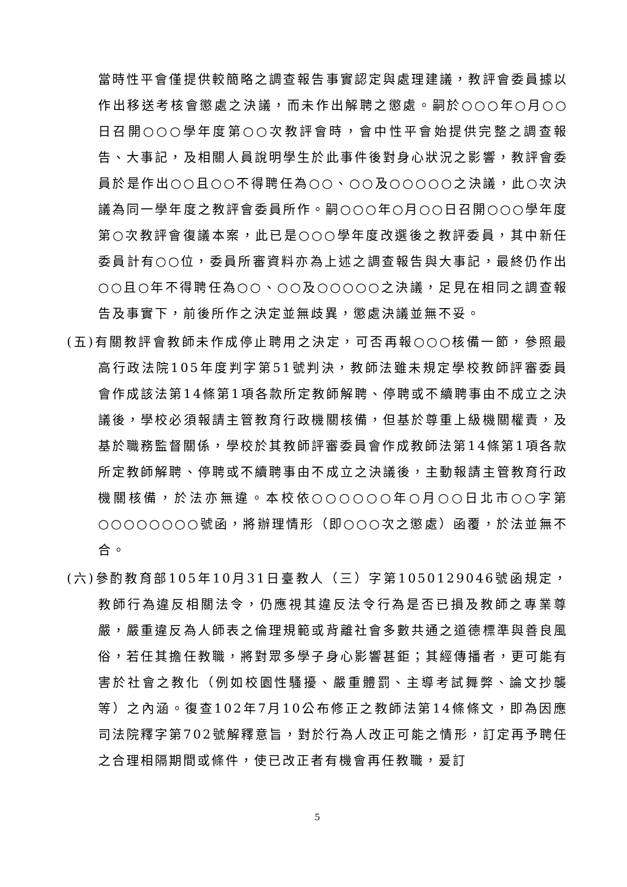當時性平會僅提供較簡略之調查報告事實認定與處理建議，教評會委員據以作出移送考核會懲處之決議，而未作出解聘之懲處。嗣於○○○年○月○○日召開○○○學年度第○○次教評會時，會中性平會始提供完整之調查報告、大事記，及相關人員說明學生於此事件後對身心狀況之影響，教評會委員於是作出○○且○○不得聘任為○○、○○及○○○○○之決議，此○次決議為同一學年度之教評會委員所作。嗣○○○年○月○○日召開○○○學年度第○次教評會復議本案，此已是○○○學年度改選後之教評委員，其中新任委員計有○○位，委員所審資料亦為上述之調查報告與大事記，最終仍作出○○且○年不得聘任為○○、○○及○○○○○之決議，足見在相同之調查報告及事實下，前後所作之決定並無歧異，懲處決議並無不妥。
(五)有關教評會教師未作成停止聘用之決定，可否再報○○○核備一節，參照最高行政法院105年度判字第51號判決，教師法雖未規定學校教師評審委員會作成該法第14條第1項各款所定教師解聘、停聘或不續聘事由不成立之決議後，學校必須報請主管教育行政機關核備，但基於尊重上級機關權責，及基於職務監督關係，學校於其教師評審委員會作成教師法第14條第1項各款所定教師解聘、停聘或不續聘事由不成立之決議後，主動報請主管教育行政機關核備，於法亦無違。本校依○○○○○○年○月○○日北市○○字第○○○○○○○○號函，將辦理情形（即○○○次之懲處）函覆，於法並無不合。
(六)參酌教育部105年10月31日臺教人（三）字第1050129046號函規定，教師行為違反相關法令，仍應視其違反法令行為是否已損及教師之專業尊嚴，嚴重違反為人師表之倫理規範或背離社會多數共通之道德標準與善良風俗，若任其擔任教職，將對眾多學子身心影響甚鉅；其經傳播者，更可能有害於社會之教化（例如校園性騷擾、嚴重體罰、主導考試舞弊、論文抄襲等）之內涵。復查102年7月10公布修正之教師法第14條條文，即為因應司法院釋字第702號解釋意旨，對於行為人改正可能之情形，訂定再予聘任之合理相隔期間或條件，使已改正者有機會再任教職，爰訂
5